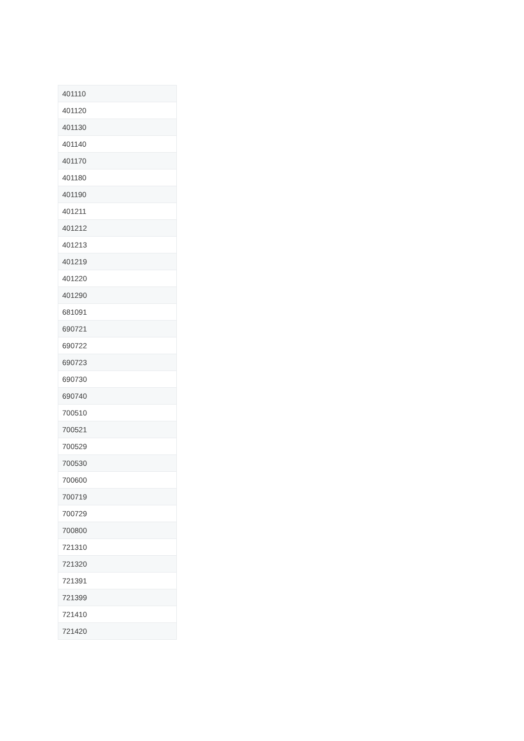| 401110 |
| 401120 |
| 401130 |
| 401140 |
| 401170 |
| 401180 |
| 401190 |
| 401211 |
| 401212 |
| 401213 |
| 401219 |
| 401220 |
| 401290 |
| 681091 |
| 690721 |
| 690722 |
| 690723 |
| 690730 |
| 690740 |
| 700510 |
| 700521 |
| 700529 |
| 700530 |
| 700600 |
| 700719 |
| 700729 |
| 700800 |
| 721310 |
| 721320 |
| 721391 |
| 721399 |
| 721410 |
| 721420 |